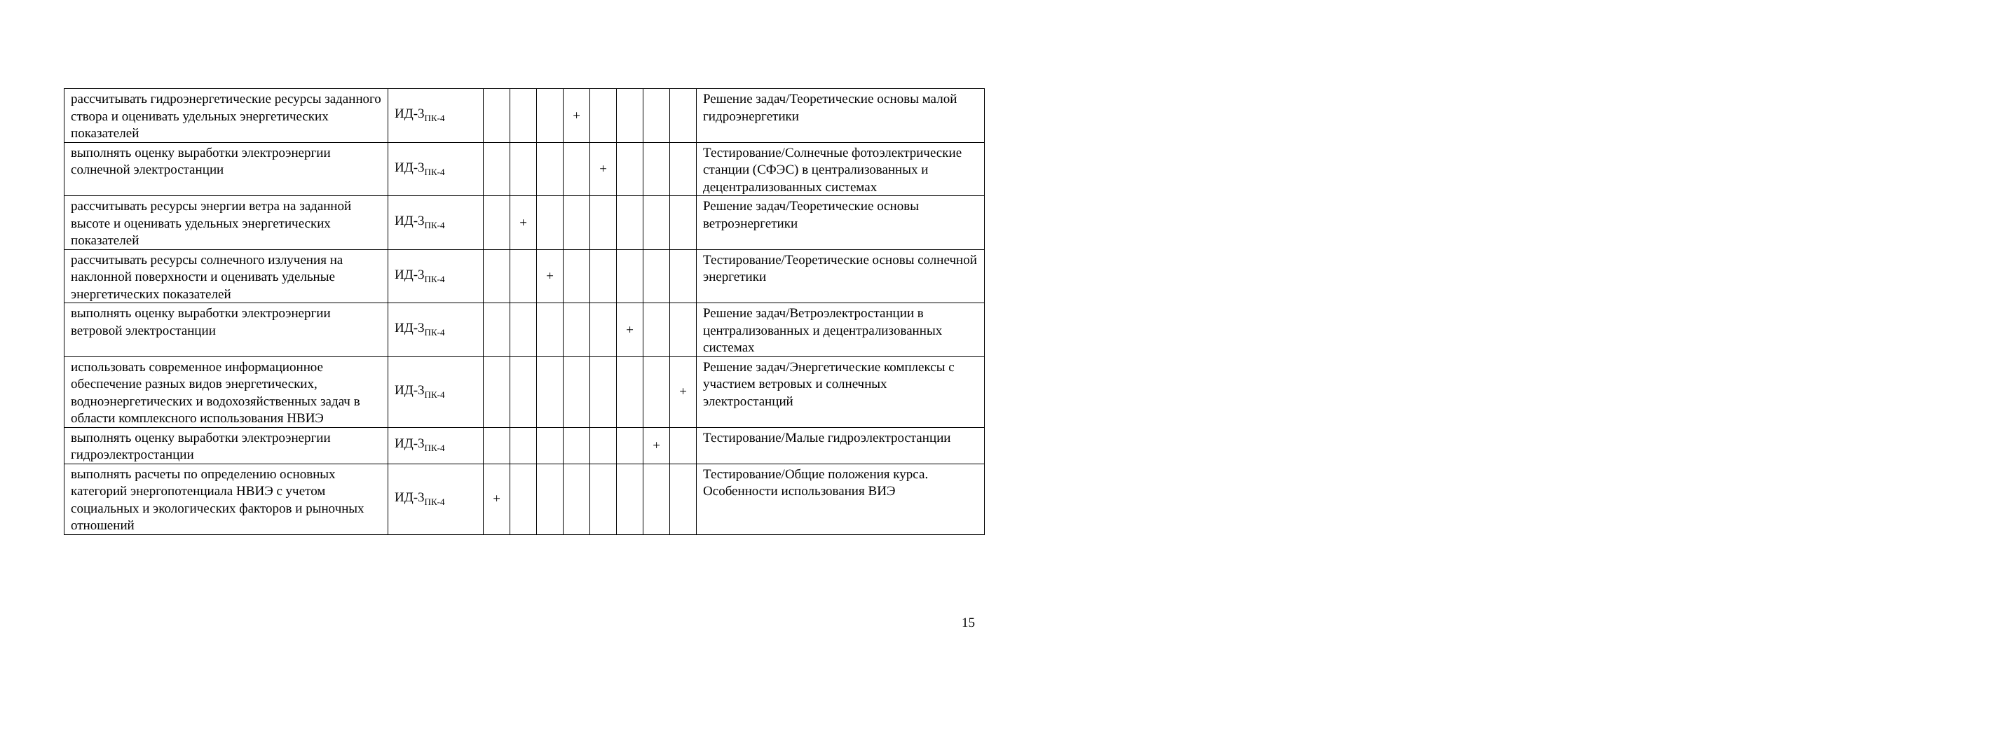| рассчитывать гидроэнергетические ресурсы заданного створа и оценивать удельных энергетических показателей | ИД-3<sub>ПК-4</sub> | | | | + | | | | | Решение задач/Теоретические основы малой гидроэнергетики |
| выполнять оценку выработки электроэнергии солнечной электростанции | ИД-3<sub>ПК-4</sub> | | | | | + | | | | Тестирование/Солнечные фотоэлектрические станции (СФЭС) в централизованных и децентрализованных системах |
| рассчитывать ресурсы энергии ветра на заданной высоте и оценивать удельных энергетических показателей | ИД-3<sub>ПК-4</sub> | | + | | | | | | | Решение задач/Теоретические основы ветроэнергетики |
| рассчитывать ресурсы солнечного излучения на наклонной поверхности и оценивать удельные энергетических показателей | ИД-3<sub>ПК-4</sub> | | | + | | | | | | Тестирование/Теоретические основы солнечной энергетики |
| выполнять оценку выработки электроэнергии ветровой электростанции | ИД-3<sub>ПК-4</sub> | | | | | | + | | | Решение задач/Ветроэлектростанции в централизованных и децентрализованных системах |
| использовать современное информационное обеспечение разных видов энергетических, водноэнергетических и водохозяйственных задач в области комплексного использования НВИЭ | ИД-3<sub>ПК-4</sub> | | | | | | | | + | Решение задач/Энергетические комплексы с участием ветровых и солнечных электростанций |
| выполнять оценку выработки электроэнергии гидроэлектростанции | ИД-3<sub>ПК-4</sub> | | | | | | | + | | Тестирование/Малые гидроэлектростанции |
| выполнять расчеты по определению основных категорий энергопотенциала НВИЭ с учетом социальных и экологических факторов и рыночных отношений | ИД-3<sub>ПК-4</sub> | + | | | | | | | | Тестирование/Общие положения курса. Особенности использования ВИЭ |
15